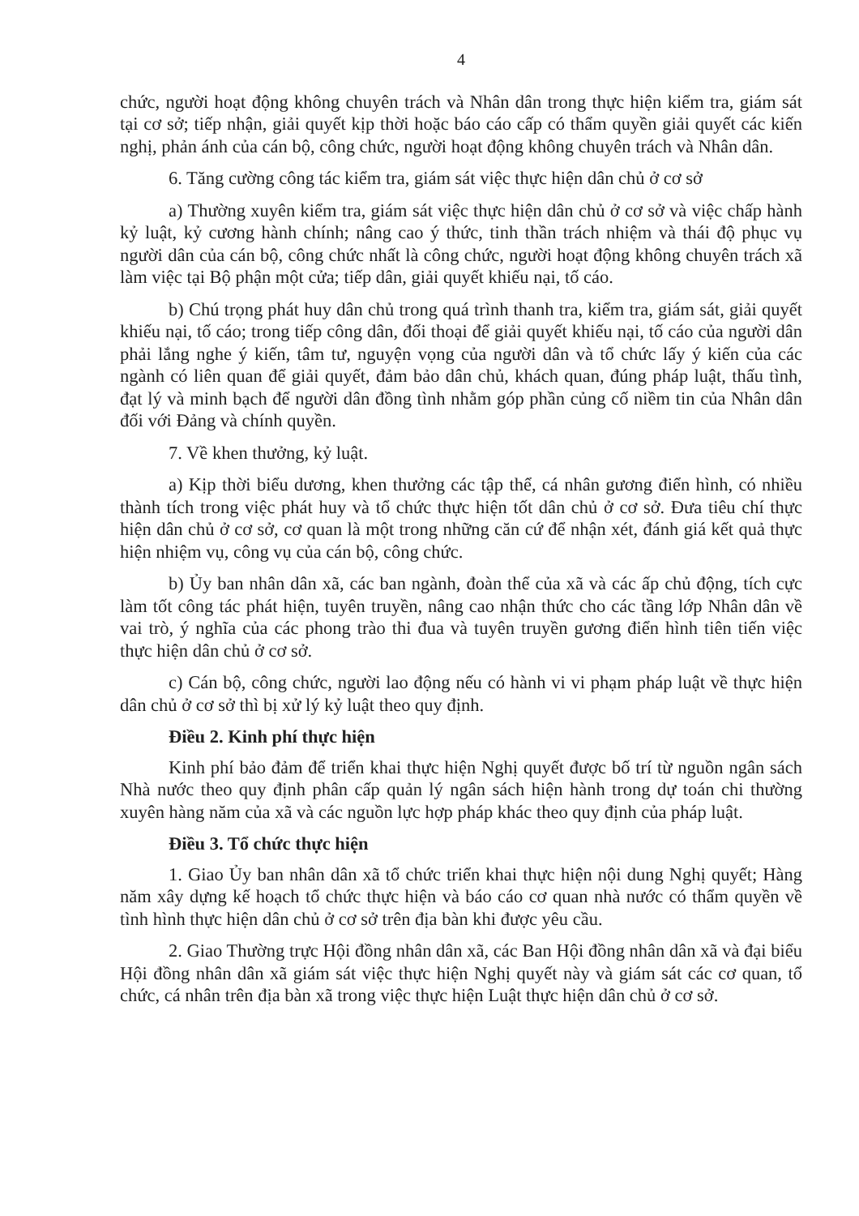4
chức, người hoạt động không chuyên trách và Nhân dân trong thực hiện kiểm tra, giám sát tại cơ sở; tiếp nhận, giải quyết kịp thời hoặc báo cáo cấp có thẩm quyền giải quyết các kiến nghị, phản ánh của cán bộ, công chức, người hoạt động không chuyên trách và Nhân dân.
6. Tăng cường công tác kiểm tra, giám sát việc thực hiện dân chủ ở cơ sở
a) Thường xuyên kiểm tra, giám sát việc thực hiện dân chủ ở cơ sở và việc chấp hành kỷ luật, kỷ cương hành chính; nâng cao ý thức, tinh thần trách nhiệm và thái độ phục vụ người dân của cán bộ, công chức nhất là công chức, người hoạt động không chuyên trách xã làm việc tại Bộ phận một cửa; tiếp dân, giải quyết khiếu nại, tố cáo.
b) Chú trọng phát huy dân chủ trong quá trình thanh tra, kiểm tra, giám sát, giải quyết khiếu nại, tố cáo; trong tiếp công dân, đối thoại để giải quyết khiếu nại, tố cáo của người dân phải lắng nghe ý kiến, tâm tư, nguyện vọng của người dân và tổ chức lấy ý kiến của các ngành có liên quan để giải quyết, đảm bảo dân chủ, khách quan, đúng pháp luật, thấu tình, đạt lý và minh bạch để người dân đồng tình nhằm góp phần củng cố niềm tin của Nhân dân đối với Đảng và chính quyền.
7. Về khen thưởng, kỷ luật.
a) Kịp thời biểu dương, khen thưởng các tập thể, cá nhân gương điển hình, có nhiều thành tích trong việc phát huy và tổ chức thực hiện tốt dân chủ ở cơ sở. Đưa tiêu chí thực hiện dân chủ ở cơ sở, cơ quan là một trong những căn cứ để nhận xét, đánh giá kết quả thực hiện nhiệm vụ, công vụ của cán bộ, công chức.
b) Ủy ban nhân dân xã, các ban ngành, đoàn thể của xã và các ấp chủ động, tích cực làm tốt công tác phát hiện, tuyên truyền, nâng cao nhận thức cho các tầng lớp Nhân dân về vai trò, ý nghĩa của các phong trào thi đua và tuyên truyền gương điển hình tiên tiến việc thực hiện dân chủ ở cơ sở.
c) Cán bộ, công chức, người lao động nếu có hành vi vi phạm pháp luật về thực hiện dân chủ ở cơ sở thì bị xử lý kỷ luật theo quy định.
Điều 2. Kinh phí thực hiện
Kinh phí bảo đảm để triển khai thực hiện Nghị quyết được bố trí từ nguồn ngân sách Nhà nước theo quy định phân cấp quản lý ngân sách hiện hành trong dự toán chi thường xuyên hàng năm của xã và các nguồn lực hợp pháp khác theo quy định của pháp luật.
Điều 3. Tổ chức thực hiện
1. Giao Ủy ban nhân dân xã tổ chức triển khai thực hiện nội dung Nghị quyết; Hàng năm xây dựng kế hoạch tổ chức thực hiện và báo cáo cơ quan nhà nước có thẩm quyền về tình hình thực hiện dân chủ ở cơ sở trên địa bàn khi được yêu cầu.
2. Giao Thường trực Hội đồng nhân dân xã, các Ban Hội đồng nhân dân xã và đại biểu Hội đồng nhân dân xã giám sát việc thực hiện Nghị quyết này và giám sát các cơ quan, tổ chức, cá nhân trên địa bàn xã trong việc thực hiện Luật thực hiện dân chủ ở cơ sở.